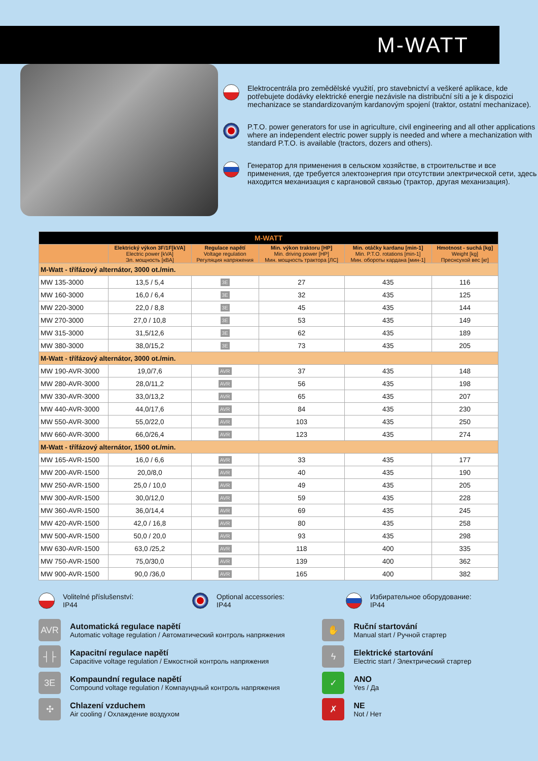M-WATT
Elektrocentrála pro zemědělské využití, pro stavebnictví a veškeré aplikace, kde potřebujete dodávky elektrické energie nezávisle na distribuční síti a je k dispozici mechanizace se standardizovaným kardanovým spojení (traktor, ostatní mechanizace).
P.T.O. power generators for use in agriculture, civil engineering and all other applications where an independent electric power supply is needed and where a mechanization with standard P.T.O. is available (tractors, dozers and others).
Генератор для применения в сельском хозяйстве, в строительстве и все применения, где требуется электоэнергия при отсутствии электрической сети, здесь находится механизация с каргановой связью (трактор, другая механизация).
| M-WATT | | | | | |
| --- | --- | --- | --- | --- | --- |
| | Elektrický výkon 3F/1F[kVA] Electric power [kVA] Эл. мощность [кВА] | Regulace napětí Voltage regulation Регуляция напряжения | Min. výkon traktoru [HP] Min. driving power [HP] Мин. мощность трактора [ЛС] | Min. otáčky kardanu [min-1] Min. P.T.O. rotations [min-1] Мин. обороты кардана [мин-1] | Hmotnost - suchá [kg] Weight [kg] Преснсухой вес [кг] |
| M-Watt - třífázový alternátor, 3000 ot./min. | | | | | |
| MW 135-3000 | 13,5 / 5,4 | 3E | 27 | 435 | 116 |
| MW 160-3000 | 16,0 / 6,4 | 3E | 32 | 435 | 125 |
| MW 220-3000 | 22,0 / 8,8 | 3E | 45 | 435 | 144 |
| MW 270-3000 | 27,0 / 10,8 | 3E | 53 | 435 | 149 |
| MW 315-3000 | 31,5/12,6 | 3E | 62 | 435 | 189 |
| MW 380-3000 | 38,0/15,2 | 3E | 73 | 435 | 205 |
| M-Watt - třífázový alternátor, 3000 ot./min. | | | | | |
| MW 190-AVR-3000 | 19,0/7,6 | AVR | 37 | 435 | 148 |
| MW 280-AVR-3000 | 28,0/11,2 | AVR | 56 | 435 | 198 |
| MW 330-AVR-3000 | 33,0/13,2 | AVR | 65 | 435 | 207 |
| MW 440-AVR-3000 | 44,0/17,6 | AVR | 84 | 435 | 230 |
| MW 550-AVR-3000 | 55,0/22,0 | AVR | 103 | 435 | 250 |
| MW 660-AVR-3000 | 66,0/26,4 | AVR | 123 | 435 | 274 |
| M-Watt - třífázový alternátor, 1500 ot./min. | | | | | |
| MW 165-AVR-1500 | 16,0 / 6,6 | AVR | 33 | 435 | 177 |
| MW 200-AVR-1500 | 20,0/8,0 | AVR | 40 | 435 | 190 |
| MW 250-AVR-1500 | 25,0 / 10,0 | AVR | 49 | 435 | 205 |
| MW 300-AVR-1500 | 30,0/12,0 | AVR | 59 | 435 | 228 |
| MW 360-AVR-1500 | 36,0/14,4 | AVR | 69 | 435 | 245 |
| MW 420-AVR-1500 | 42,0 / 16,8 | AVR | 80 | 435 | 258 |
| MW 500-AVR-1500 | 50,0 / 20,0 | AVR | 93 | 435 | 298 |
| MW 630-AVR-1500 | 63,0 /25,2 | AVR | 118 | 400 | 335 |
| MW 750-AVR-1500 | 75,0/30,0 | AVR | 139 | 400 | 362 |
| MW 900-AVR-1500 | 90,0 /36,0 | AVR | 165 | 400 | 382 |
Volitelné příslušenství:
IP44
Optional accessories:
IP44
Избирательное оборудование:
IP44
AVR Automatická regulace napětí
Automatic voltage regulation / Автоматический контроль напряжения
┤├ Kapacitní regulace napětí
Capacitive voltage regulation / Емкостной контроль напряжения
3E Kompaundní regulace napětí
Compound voltage regulation / Компаундный контроль напряжения
✣ Chlazení vzduchem
Air cooling / Охлаждение воздухом
✋ Ruční startování
Manual start / Ручной стартер
ϟ Elektrické startování
Electric start / Электрический стартер
✓ ANO
Yes / Да
✗ NE
Not / Нет